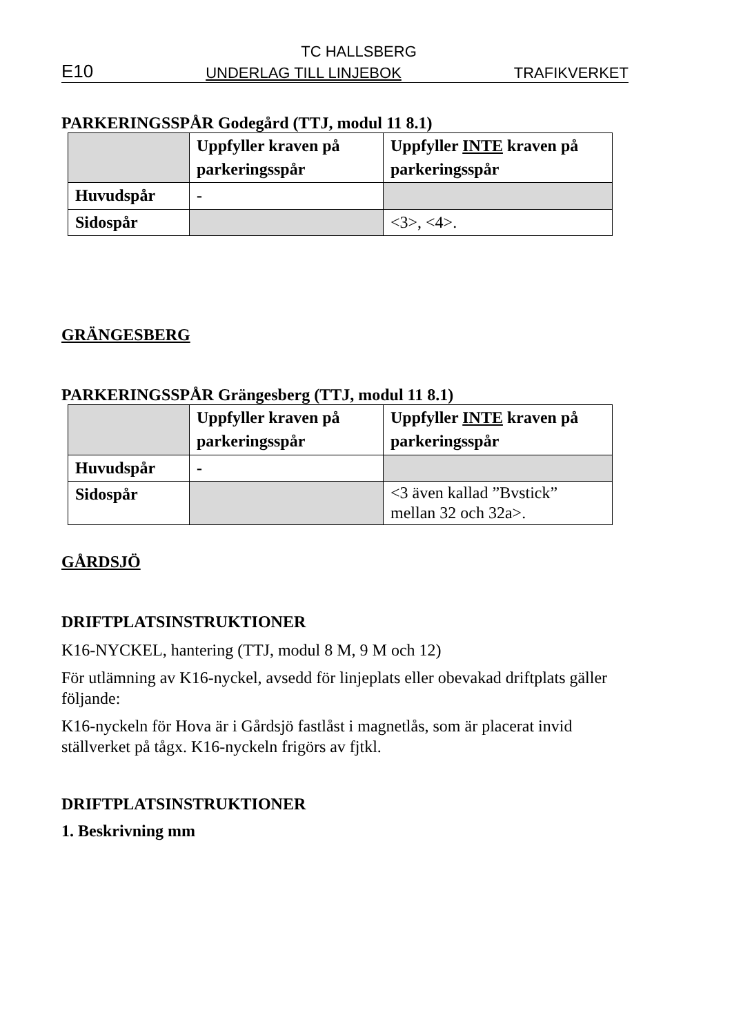TC HALLSBERG
E10 UNDERLAG TILL LINJEBOK TRAFIKVERKET
PARKERINGSSPÅR Godegård (TTJ, modul 11 8.1)
| | Uppfyller kraven på parkeringsspår | Uppfyller INTE kraven på parkeringsspår |
| Huvudspår | - | |
| Sidospår | | <3>, <4>. |
GRÄNGESBERG
PARKERINGSSPÅR Grängesberg (TTJ, modul 11 8.1)
| | Uppfyller kraven på parkeringsspår | Uppfyller INTE kraven på parkeringsspår |
| Huvudspår | - | |
| Sidospår | | <3 även kallad ”Bvstick” mellan 32 och 32a>. |
GÅRDSJÖ
DRIFTPLATSINSTRUKTIONER
K16-NYCKEL, hantering (TTJ, modul 8 M, 9 M och 12)
För utlämning av K16-nyckel, avsedd för linjeplats eller obevakad driftplats gäller följande:
K16-nyckeln för Hova är i Gårdsjö fastlåst i magnetlås, som är placerat invid ställverket på tågx. K16-nyckeln frigörs av fjtkl.
DRIFTPLATSINSTRUKTIONER
1. Beskrivning mm